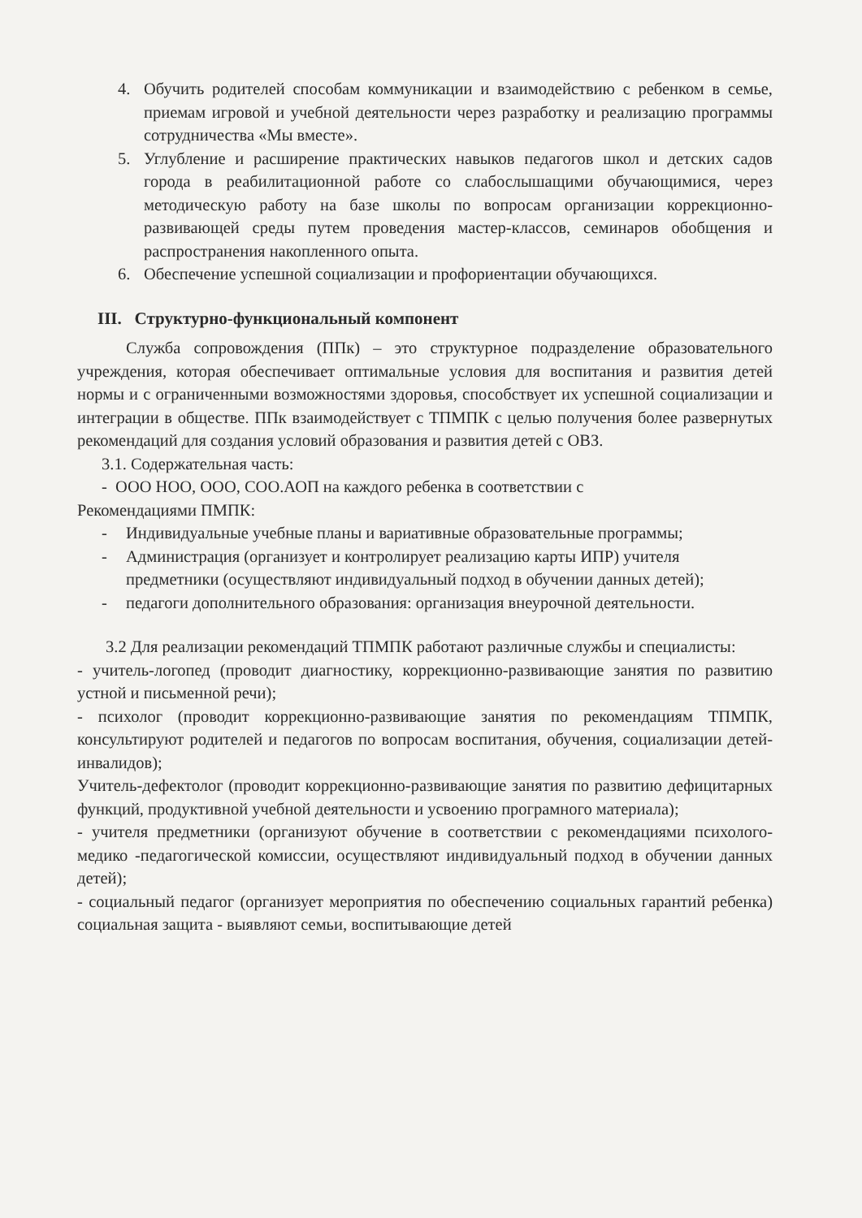4. Обучить родителей способам коммуникации и взаимодействию с ребенком в семье, приемам игровой и учебной деятельности через разработку и реализацию программы сотрудничества «Мы вместе».
5. Углубление и расширение практических навыков педагогов школ и детских садов города в реабилитационной работе со слабослышащими обучающимися, через методическую работу на базе школы по вопросам организации коррекционно-развивающей среды путем проведения мастер-классов, семинаров обобщения и распространения накопленного опыта.
6. Обеспечение успешной социализации и профориентации обучающихся.
III. Структурно-функциональный компонент
Служба сопровождения (ППк) – это структурное подразделение образовательного учреждения, которая обеспечивает оптимальные условия для воспитания и развития детей нормы и с ограниченными возможностями здоровья, способствует их успешной социализации и интеграции в обществе. ППк взаимодействует с ТПМПК с целью получения более развернутых рекомендаций для создания условий образования и развития детей с ОВЗ.
3.1. Содержательная часть:
- ООО НОО, ООО, СОО.АОП на каждого ребенка в соответствии с
Рекомендациями ПМПК:
- Индивидуальные учебные планы и вариативные образовательные программы;
- Администрация (организует и контролирует реализацию карты ИПР) учителя предметники (осуществляют индивидуальный подход в обучении данных детей);
- педагоги дополнительного образования: организация внеурочной деятельности.
3.2 Для реализации рекомендаций ТПМПК работают различные службы и специалисты:
- учитель-логопед (проводит диагностику, коррекционно-развивающие занятия по развитию устной и письменной речи);
- психолог (проводит коррекционно-развивающие занятия по рекомендациям ТПМПК, консультируют родителей и педагогов по вопросам воспитания, обучения, социализации детей-инвалидов);
Учитель-дефектолог (проводит коррекционно-развивающие занятия по развитию дефицитарных функций, продуктивной учебной деятельности и усвоению програмного материала);
- учителя предметники (организуют обучение в соответствии с рекомендациями психолого-медико -педагогической комиссии, осуществляют индивидуальный подход в обучении данных детей);
- социальный педагог (организует мероприятия по обеспечению социальных гарантий ребенка) социальная защита - выявляют семьи, воспитывающие детей